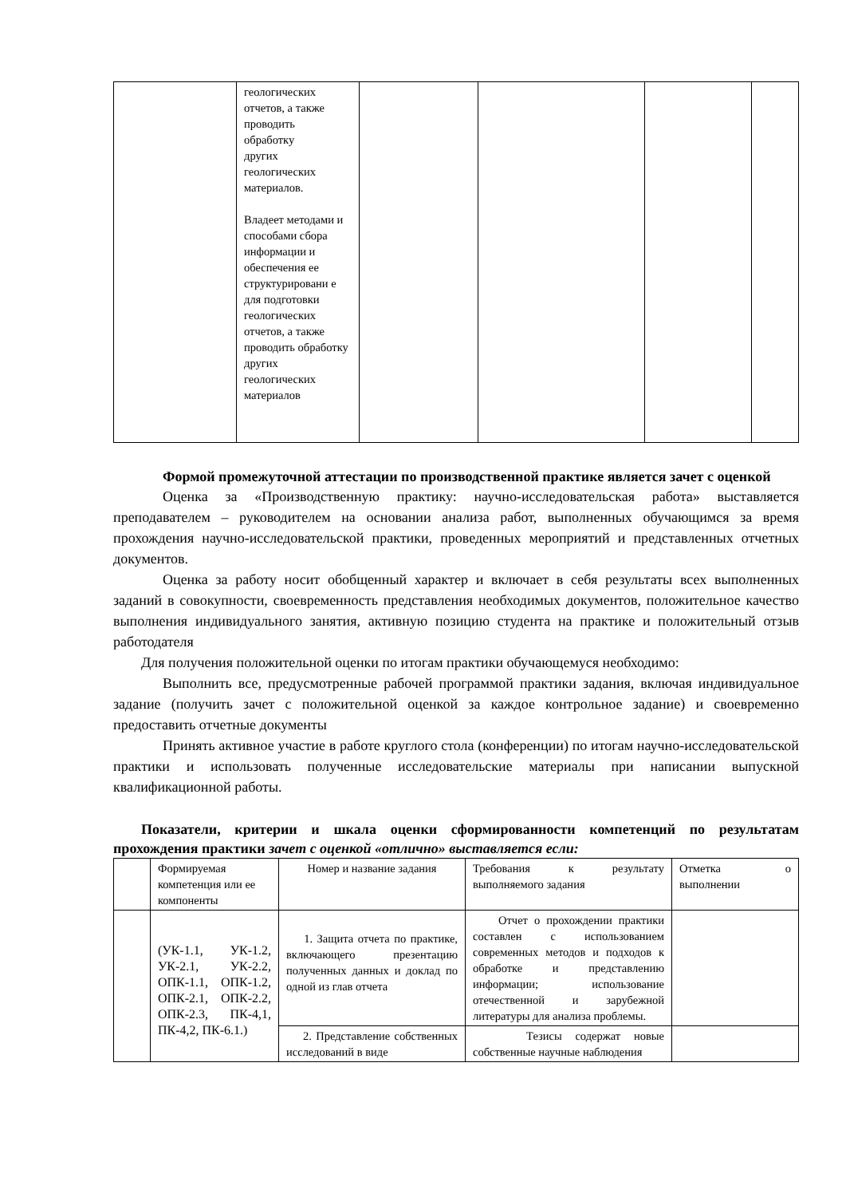| | геологических отчетов, а также проводить обработку других геологических материалов. Владеет методами и способами сбора информации и обеспечения ее структурировани е для подготовки геологических отчетов, а также проводить обработку других геологических материалов | | | | |
Формой промежуточной аттестации по производственной практике является зачет с оценкой
Оценка за «Производственную практику: научно-исследовательская работа» выставляется преподавателем – руководителем на основании анализа работ, выполненных обучающимся за время прохождения научно-исследовательской практики, проведенных мероприятий и представленных отчетных документов.
Оценка за работу носит обобщенный характер и включает в себя результаты всех выполненных заданий в совокупности, своевременность представления необходимых документов, положительное качество выполнения индивидуального занятия, активную позицию студента на практике и положительный отзыв работодателя
Для получения положительной оценки по итогам практики обучающемуся необходимо:
Выполнить все, предусмотренные рабочей программой практики задания, включая индивидуальное задание (получить зачет с положительной оценкой за каждое контрольное задание) и своевременно предоставить отчетные документы
Принять активное участие в работе круглого стола (конференции) по итогам научно-исследовательской практики и использовать полученные исследовательские материалы при написании выпускной квалификационной работы.
Показатели, критерии и шкала оценки сформированности компетенций по результатам прохождения практики зачет с оценкой «отлично» выставляется если:
| | Формируемая компетенция или ее компоненты | Номер и название задания | Требования к результату выполняемого задания | Отметка о выполнении |
| | (УК-1.1, УК-1.2, УК-2.1, УК-2.2, ОПК-1.1, ОПК-1.2, ОПК-2.1, ОПК-2.2, ОПК-2.3, ПК-4,1, ПК-4,2, ПК-6.1.) | 1. Защита отчета по практике, включающего презентацию полученных данных и доклад по одной из глав отчета | Отчет о прохождении практики составлен с использованием современных методов и подходов к обработке и представлению информации; использование отечественной и зарубежной литературы для анализа проблемы. | |
| | | 2. Представление собственных исследований в виде | Тезисы содержат новые собственные научные наблюдения | |